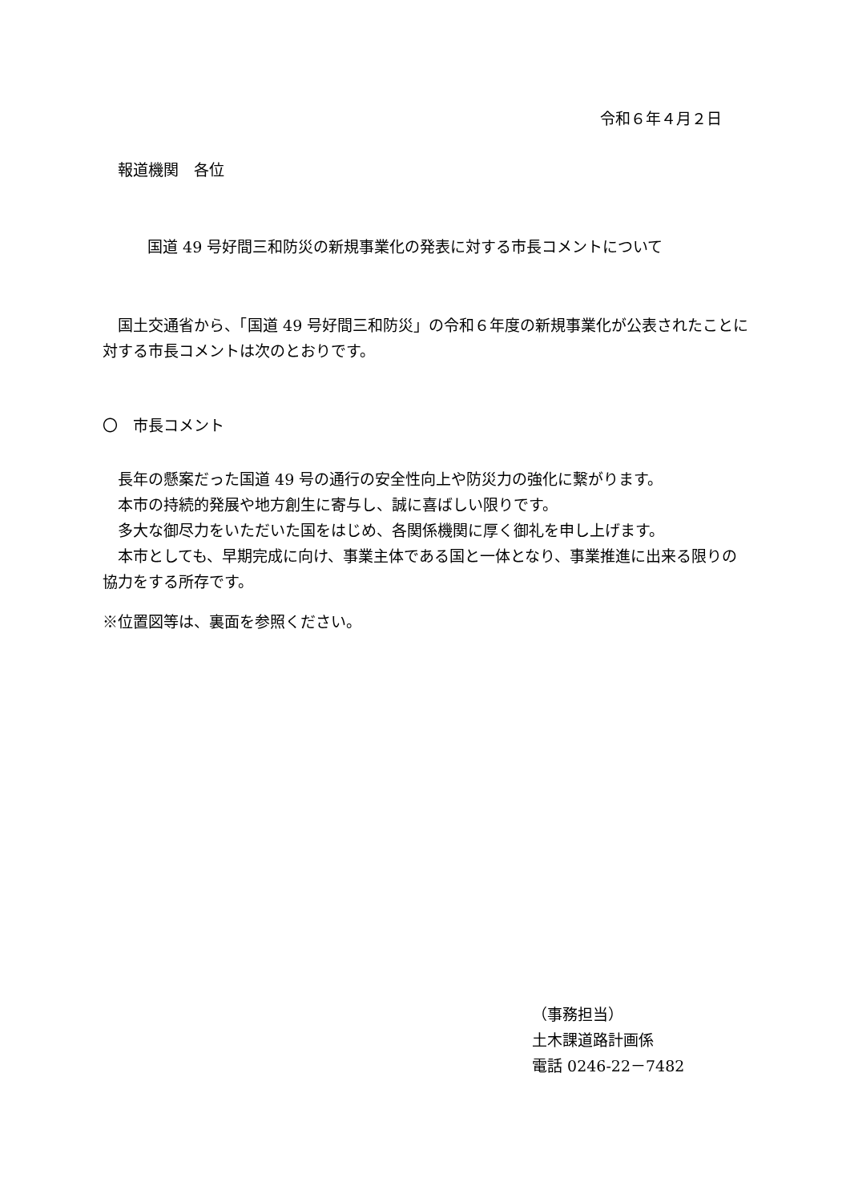令和６年４月２日
　報道機関　各位
国道 49 号好間三和防災の新規事業化の発表に対する市長コメントについて
　国土交通省から、「国道 49 号好間三和防災」の令和６年度の新規事業化が公表されたことに対する市長コメントは次のとおりです。
〇　市長コメント
　長年の懸案だった国道 49 号の通行の安全性向上や防災力の強化に繋がります。
　本市の持続的発展や地方創生に寄与し、誠に喜ばしい限りです。
　多大な御尽力をいただいた国をはじめ、各関係機関に厚く御礼を申し上げます。
　本市としても、早期完成に向け、事業主体である国と一体となり、事業推進に出来る限りの協力をする所存です。
※位置図等は、裏面を参照ください。
（事務担当）
土木課道路計画係
電話 0246-22－7482